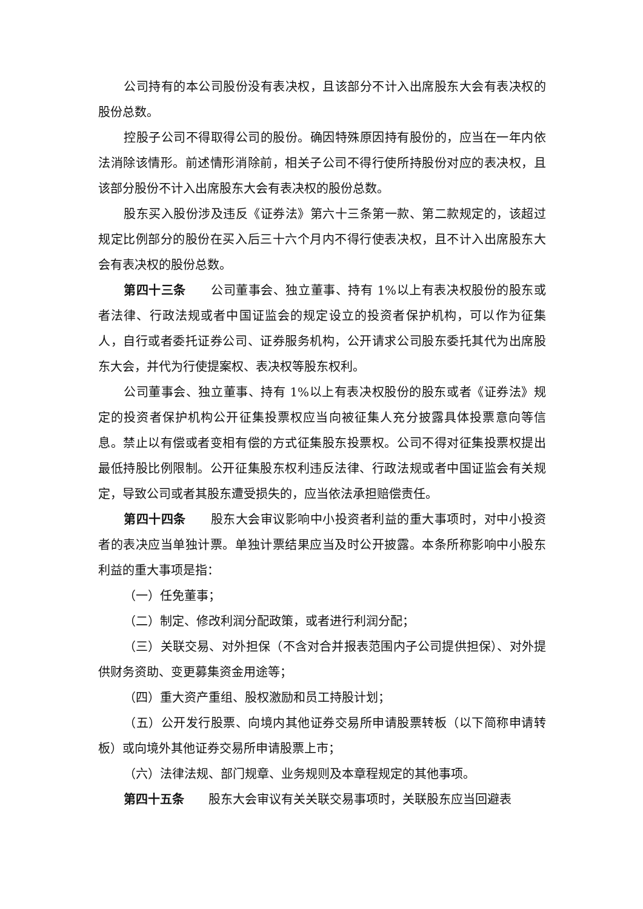公司持有的本公司股份没有表决权，且该部分不计入出席股东大会有表决权的股份总数。
控股子公司不得取得公司的股份。确因特殊原因持有股份的，应当在一年内依法消除该情形。前述情形消除前，相关子公司不得行使所持股份对应的表决权，且该部分股份不计入出席股东大会有表决权的股份总数。
股东买入股份涉及违反《证券法》第六十三条第一款、第二款规定的，该超过规定比例部分的股份在买入后三十六个月内不得行使表决权，且不计入出席股东大会有表决权的股份总数。
第四十三条　　公司董事会、独立董事、持有 1%以上有表决权股份的股东或者法律、行政法规或者中国证监会的规定设立的投资者保护机构，可以作为征集人，自行或者委托证券公司、证券服务机构，公开请求公司股东委托其代为出席股东大会，并代为行使提案权、表决权等股东权利。
公司董事会、独立董事、持有 1%以上有表决权股份的股东或者《证券法》规定的投资者保护机构公开征集投票权应当向被征集人充分披露具体投票意向等信息。禁止以有偿或者变相有偿的方式征集股东投票权。公司不得对征集投票权提出最低持股比例限制。公开征集股东权利违反法律、行政法规或者中国证监会有关规定，导致公司或者其股东遭受损失的，应当依法承担赔偿责任。
第四十四条　　股东大会审议影响中小投资者利益的重大事项时，对中小投资者的表决应当单独计票。单独计票结果应当及时公开披露。本条所称影响中小股东利益的重大事项是指：
（一）任免董事；
（二）制定、修改利润分配政策，或者进行利润分配；
（三）关联交易、对外担保（不含对合并报表范围内子公司提供担保）、对外提供财务资助、变更募集资金用途等；
（四）重大资产重组、股权激励和员工持股计划；
（五）公开发行股票、向境内其他证券交易所申请股票转板（以下简称申请转板）或向境外其他证券交易所申请股票上市；
（六）法律法规、部门规章、业务规则及本章程规定的其他事项。
第四十五条　　股东大会审议有关关联交易事项时，关联股东应当回避表